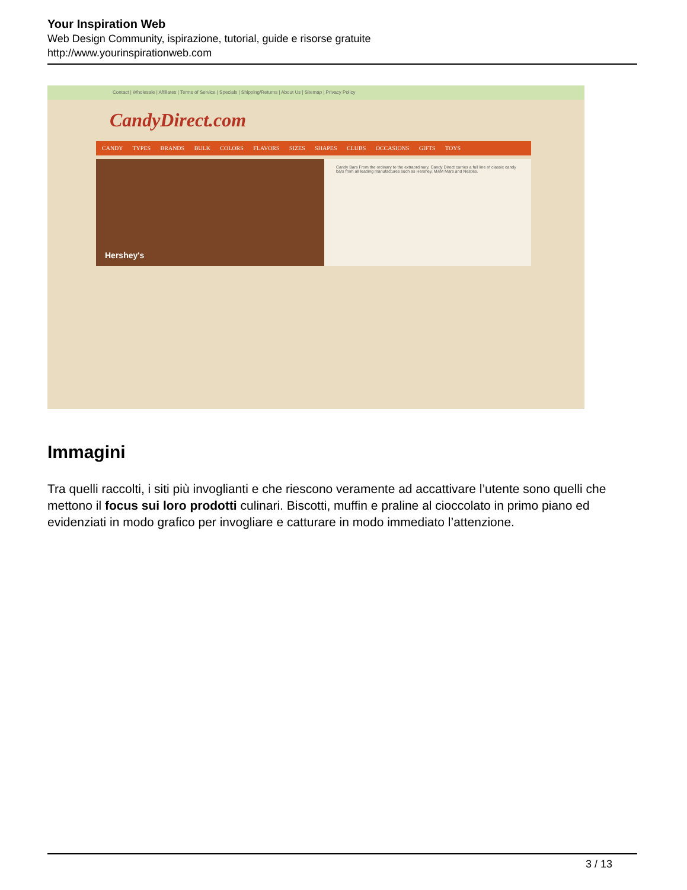Your Inspiration Web
Web Design Community, ispirazione, tutorial, guide e risorse gratuite
http://www.yourinspirationweb.com
Contact | Wholesale | Affiliates | Terms of Service | Specials | Shipping/Returns | About Us | Sitemap | Privacy Policy
CandyDirect.com
CANDY TYPES BRANDS BULK COLORS FLAVORS SIZES SHAPES CLUBS OCCASIONS GIFTS TOYS
Hershey's
Candy Bars From the ordinary to the extraordinary, Candy Direct carries a full line of classic candy bars from all leading manufactures such as Hershey, M&M Mars and Nestles.
Immagini
Tra quelli raccolti, i siti più invoglianti e che riescono veramente ad accattivare l’utente sono quelli che mettono il focus sui loro prodotti culinari. Biscotti, muffin e praline al cioccolato in primo piano ed evidenziati in modo grafico per invogliare e catturare in modo immediato l’attenzione.
3 / 13